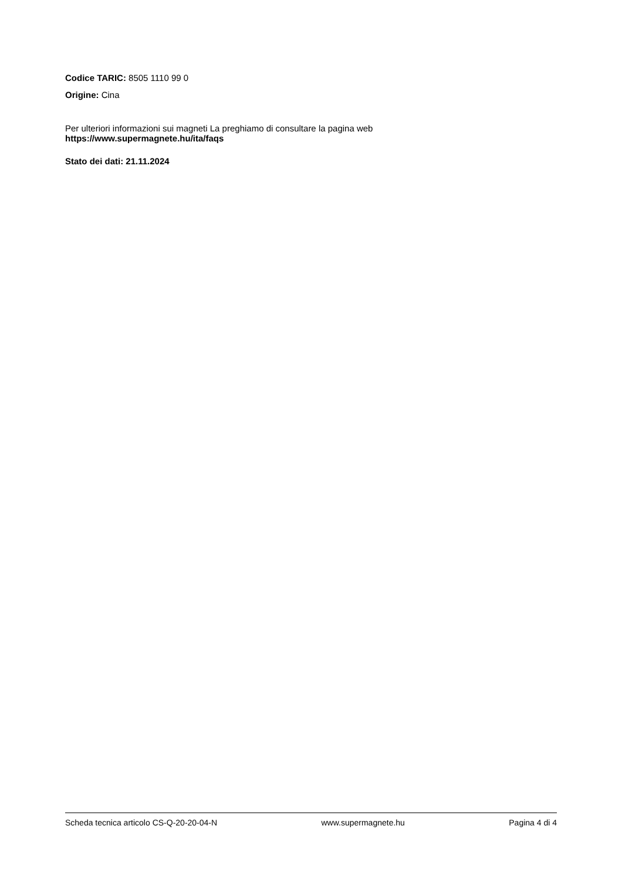Codice TARIC: 8505 1110 99 0
Origine: Cina
Per ulteriori informazioni sui magneti La preghiamo di consultare la pagina web
https://www.supermagnete.hu/ita/faqs
Stato dei dati: 21.11.2024
Scheda tecnica articolo CS-Q-20-20-04-N www.supermagnete.hu Pagina 4 di 4